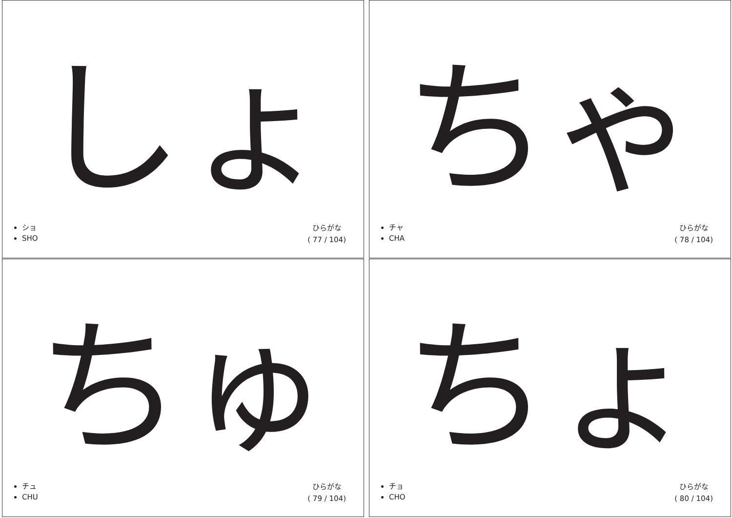しょ
ショ
SHO
ひらがな
( 77 / 104)
ちゃ
チャ
CHA
ひらがな
( 78 / 104)
ちゅ
チュ
CHU
ひらがな
( 79 / 104)
ちょ
チョ
CHO
ひらがな
( 80 / 104)